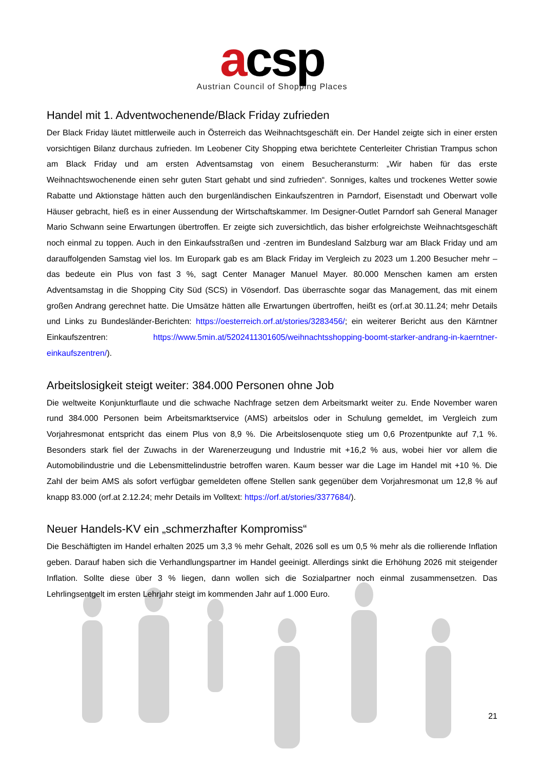acsp
Austrian Council of Shopping Places
Handel mit 1. Adventwochenende/Black Friday zufrieden
Der Black Friday läutet mittlerweile auch in Österreich das Weihnachtsgeschäft ein. Der Handel zeigte sich in einer ersten vorsichtigen Bilanz durchaus zufrieden. Im Leobener City Shopping etwa berichtete Centerleiter Christian Trampus schon am Black Friday und am ersten Adventsamstag von einem Besucheransturm: „Wir haben für das erste Weihnachtswochenende einen sehr guten Start gehabt und sind zufrieden“. Sonniges, kaltes und trockenes Wetter sowie Rabatte und Aktionstage hätten auch den burgenländischen Einkaufszentren in Parndorf, Eisenstadt und Oberwart volle Häuser gebracht, hieß es in einer Aussendung der Wirtschaftskammer. Im Designer-Outlet Parndorf sah General Manager Mario Schwann seine Erwartungen übertroffen. Er zeigte sich zuversichtlich, das bisher erfolgreichste Weihnachtsgeschäft noch einmal zu toppen. Auch in den Einkaufsstraßen und -zentren im Bundesland Salzburg war am Black Friday und am darauffolgenden Samstag viel los. Im Europark gab es am Black Friday im Vergleich zu 2023 um 1.200 Besucher mehr – das bedeute ein Plus von fast 3 %, sagt Center Manager Manuel Mayer. 80.000 Menschen kamen am ersten Adventsamstag in die Shopping City Süd (SCS) in Vösendorf. Das überraschte sogar das Management, das mit einem großen Andrang gerechnet hatte. Die Umsätze hätten alle Erwartungen übertroffen, heißt es (orf.at 30.11.24; mehr Details und Links zu Bundesländer-Berichten: https://oesterreich.orf.at/stories/3283456/; ein weiterer Bericht aus den Kärntner Einkaufszentren: https://www.5min.at/5202411301605/weihnachtsshopping-boomt-starker-andrang-in-kaerntner-einkaufszentren/).
Arbeitslosigkeit steigt weiter: 384.000 Personen ohne Job
Die weltweite Konjunkturflaute und die schwache Nachfrage setzen dem Arbeitsmarkt weiter zu. Ende November waren rund 384.000 Personen beim Arbeitsmarktservice (AMS) arbeitslos oder in Schulung gemeldet, im Vergleich zum Vorjahresmonat entspricht das einem Plus von 8,9 %. Die Arbeitslosenquote stieg um 0,6 Prozentpunkte auf 7,1 %. Besonders stark fiel der Zuwachs in der Warenerzeugung und Industrie mit +16,2 % aus, wobei hier vor allem die Automobilindustrie und die Lebensmittelindustrie betroffen waren. Kaum besser war die Lage im Handel mit +10 %. Die Zahl der beim AMS als sofort verfügbar gemeldeten offene Stellen sank gegenüber dem Vorjahresmonat um 12,8 % auf knapp 83.000 (orf.at 2.12.24; mehr Details im Volltext: https://orf.at/stories/3377684/).
Neuer Handels-KV ein „schmerzhafter Kompromiss“
Die Beschäftigten im Handel erhalten 2025 um 3,3 % mehr Gehalt, 2026 soll es um 0,5 % mehr als die rollierende Inflation geben. Darauf haben sich die Verhandlungspartner im Handel geeinigt. Allerdings sinkt die Erhöhung 2026 mit steigender Inflation. Sollte diese über 3 % liegen, dann wollen sich die Sozialpartner noch einmal zusammensetzen. Das Lehrlingsentgelt im ersten Lehrjahr steigt im kommenden Jahr auf 1.000 Euro.
21